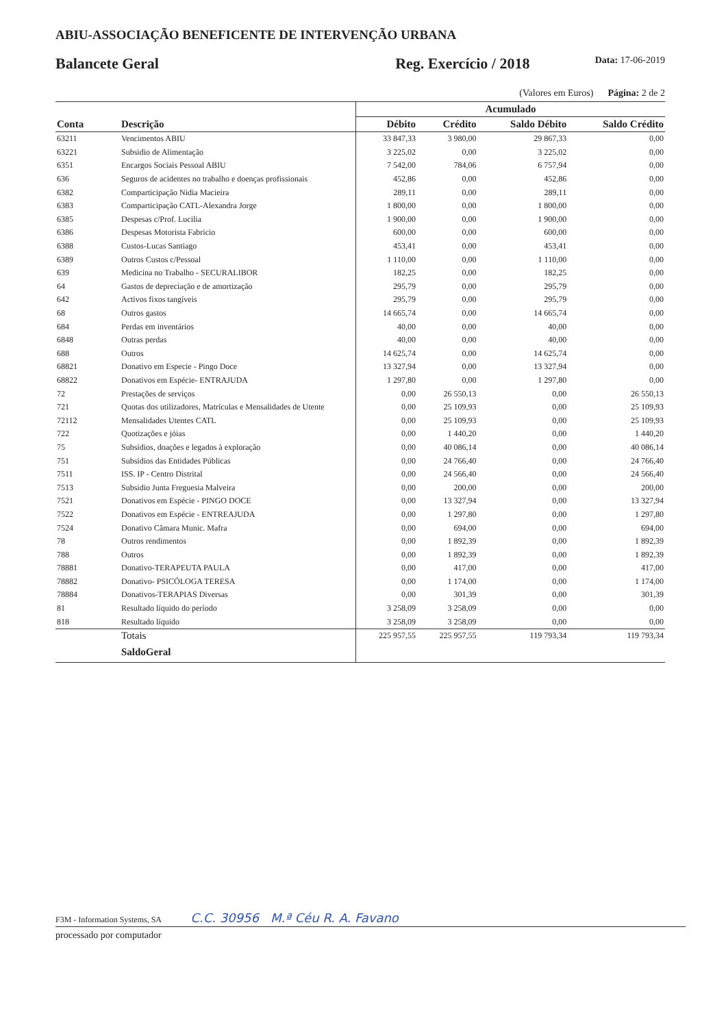ABIU-ASSOCIAÇÃO BENEFICENTE DE INTERVENÇÃO URBANA
Balancete Geral Reg. Exercício / 2018 Data: 17-06-2019
(Valores em Euros) Página: 2 de 2
| | | Acumulado | | | |
| --- | --- | --- | --- | --- | --- |
| Conta | Descrição | Débito | Crédito | Saldo Débito | Saldo Crédito |
| 63211 | Vencimentos ABIU | 33 847,33 | 3 980,00 | 29 867,33 | 0,00 |
| 63221 | Subsidio de Alimentação | 3 225,02 | 0,00 | 3 225,02 | 0,00 |
| 6351 | Encargos Sociais Pessoal ABIU | 7 542,00 | 784,06 | 6 757,94 | 0,00 |
| 636 | Seguros de acidentes no trabalho e doenças profissionais | 452,86 | 0,00 | 452,86 | 0,00 |
| 6382 | Comparticipação Nidia Macieira | 289,11 | 0,00 | 289,11 | 0,00 |
| 6383 | Comparticipação CATL-Alexandra Jorge | 1 800,00 | 0,00 | 1 800,00 | 0,00 |
| 6385 | Despesas c/Prof. Lucilia | 1 900,00 | 0,00 | 1 900,00 | 0,00 |
| 6386 | Despesas Motorista Fabricio | 600,00 | 0,00 | 600,00 | 0,00 |
| 6388 | Custos-Lucas Santiago | 453,41 | 0,00 | 453,41 | 0,00 |
| 6389 | Outros Custos c/Pessoal | 1 110,00 | 0,00 | 1 110,00 | 0,00 |
| 639 | Medicina no Trabalho - SECURALIBOR | 182,25 | 0,00 | 182,25 | 0,00 |
| 64 | Gastos de depreciação e de amortização | 295,79 | 0,00 | 295,79 | 0,00 |
| 642 | Activos fixos tangíveis | 295,79 | 0,00 | 295,79 | 0,00 |
| 68 | Outros gastos | 14 665,74 | 0,00 | 14 665,74 | 0,00 |
| 684 | Perdas em inventários | 40,00 | 0,00 | 40,00 | 0,00 |
| 6848 | Outras perdas | 40,00 | 0,00 | 40,00 | 0,00 |
| 688 | Outros | 14 625,74 | 0,00 | 14 625,74 | 0,00 |
| 68821 | Donativo em Especie - Pingo Doce | 13 327,94 | 0,00 | 13 327,94 | 0,00 |
| 68822 | Donativos em Espécie- ENTRAJUDA | 1 297,80 | 0,00 | 1 297,80 | 0,00 |
| 72 | Prestações de serviços | 0,00 | 26 550,13 | 0,00 | 26 550,13 |
| 721 | Quotas dos utilizadores, Matrículas e Mensalidades de Utente | 0,00 | 25 109,93 | 0,00 | 25 109,93 |
| 72112 | Mensalidades Utentes CATL | 0,00 | 25 109,93 | 0,00 | 25 109,93 |
| 722 | Quotizações e jóias | 0,00 | 1 440,20 | 0,00 | 1 440,20 |
| 75 | Subsídios, doações e legados à exploração | 0,00 | 40 086,14 | 0,00 | 40 086,14 |
| 751 | Subsídios das Entidades Públicas | 0,00 | 24 766,40 | 0,00 | 24 766,40 |
| 7511 | ISS. IP - Centro Distrital | 0,00 | 24 566,40 | 0,00 | 24 566,40 |
| 7513 | Subsidio Junta Freguesia Malveira | 0,00 | 200,00 | 0,00 | 200,00 |
| 7521 | Donativos em Espécie - PINGO DOCE | 0,00 | 13 327,94 | 0,00 | 13 327,94 |
| 7522 | Donativos em Espécie - ENTREAJUDA | 0,00 | 1 297,80 | 0,00 | 1 297,80 |
| 7524 | Donativo Câmara Munic. Mafra | 0,00 | 694,00 | 0,00 | 694,00 |
| 78 | Outros rendimentos | 0,00 | 1 892,39 | 0,00 | 1 892,39 |
| 788 | Outros | 0,00 | 1 892,39 | 0,00 | 1 892,39 |
| 78881 | Donativo-TERAPEUTA PAULA | 0,00 | 417,00 | 0,00 | 417,00 |
| 78882 | Donativo- PSICÓLOGA TERESA | 0,00 | 1 174,00 | 0,00 | 1 174,00 |
| 78884 | Donativos-TERAPIAS Diversas | 0,00 | 301,39 | 0,00 | 301,39 |
| 81 | Resultado líquido do período | 3 258,09 | 3 258,09 | 0,00 | 0,00 |
| 818 | Resultado líquido | 3 258,09 | 3 258,09 | 0,00 | 0,00 |
| | Totais | 225 957,55 | 225 957,55 | 119 793,34 | 119 793,34 |
| | SaldoGeral | | | | |
F3M - Information Systems, SA C.C. 30956 M.ª Céu R. A. Favano
processado por computador